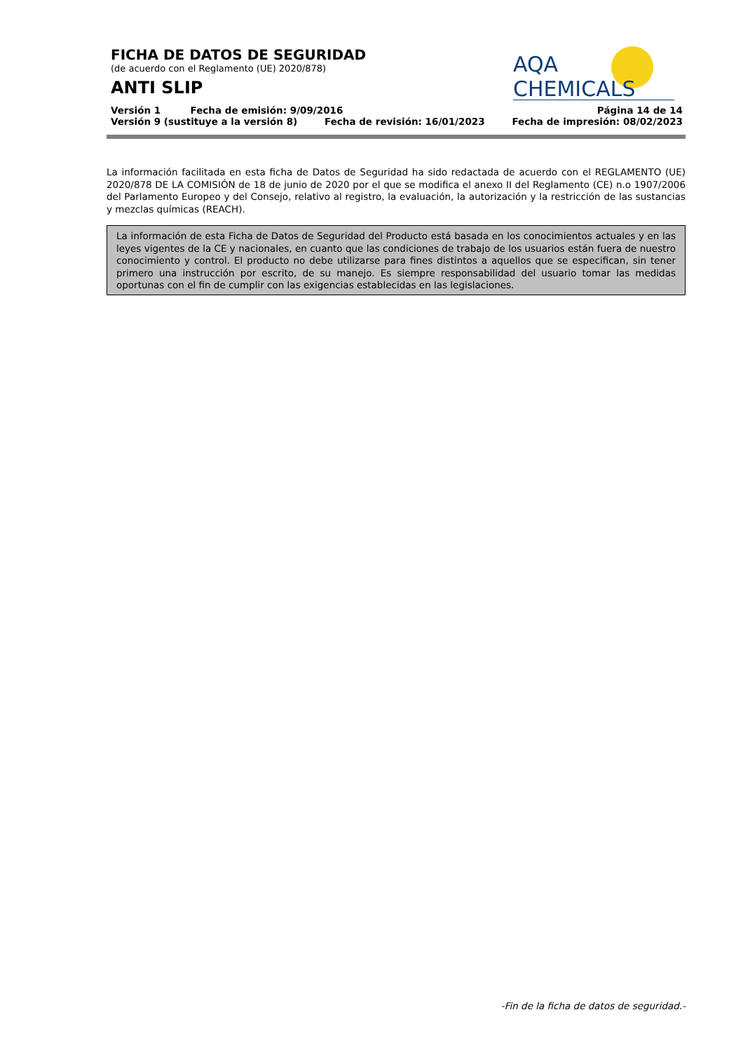AQA CHEMICALS
FICHA DE DATOS DE SEGURIDAD
(de acuerdo con el Reglamento (UE) 2020/878)
ANTI SLIP
Versión 1 Fecha de emisión: 9/09/2016 Página 14 de 14
Versión 9 (sustituye a la versión 8) Fecha de revisión: 16/01/2023 Fecha de impresión: 08/02/2023
La información facilitada en esta ficha de Datos de Seguridad ha sido redactada de acuerdo con el REGLAMENTO (UE) 2020/878 DE LA COMISIÓN de 18 de junio de 2020 por el que se modifica el anexo II del Reglamento (CE) n.o 1907/2006 del Parlamento Europeo y del Consejo, relativo al registro, la evaluación, la autorización y la restricción de las sustancias y mezclas químicas (REACH).
La información de esta Ficha de Datos de Seguridad del Producto está basada en los conocimientos actuales y en las leyes vigentes de la CE y nacionales, en cuanto que las condiciones de trabajo de los usuarios están fuera de nuestro conocimiento y control. El producto no debe utilizarse para fines distintos a aquellos que se especifican, sin tener primero una instrucción por escrito, de su manejo. Es siempre responsabilidad del usuario tomar las medidas oportunas con el fin de cumplir con las exigencias establecidas en las legislaciones.
-Fin de la ficha de datos de seguridad.-